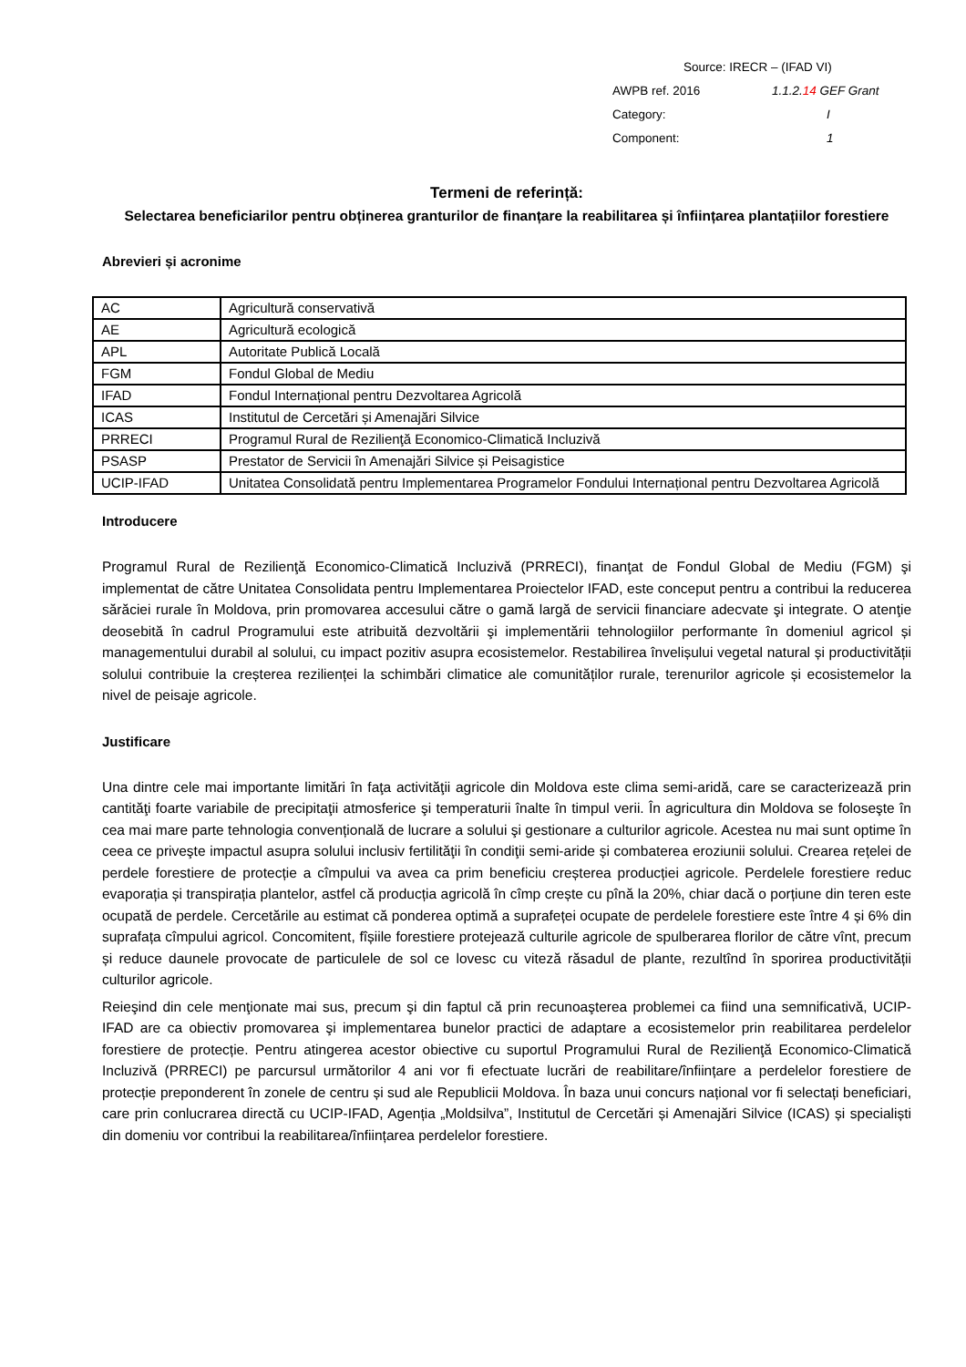Source: IRECR – (IFAD VI)
AWPB ref. 2016 1.1.2.14 GEF Grant
Category: I
Component: 1
Termeni de referință:
Selectarea beneficiarilor pentru obținerea granturilor de finanțare la reabilitarea și înființarea plantațiilor forestiere
Abrevieri și acronime
| AC | Agricultură conservativă |
| AE | Agricultură ecologică |
| APL | Autoritate Publică Locală |
| FGM | Fondul Global de Mediu |
| IFAD | Fondul Internațional pentru Dezvoltarea Agricolă |
| ICAS | Institutul de Cercetări și Amenajări Silvice |
| PRRECI | Programul Rural de Rezilienţă Economico-Climatică Incluzivă |
| PSASP | Prestator de Servicii în Amenajări Silvice și Peisagistice |
| UCIP-IFAD | Unitatea Consolidată pentru Implementarea Programelor Fondului Internațional pentru Dezvoltarea Agricolă |
Introducere
Programul Rural de Rezilienţă Economico-Climatică Incluzivă (PRRECI), finanţat de Fondul Global de Mediu (FGM) şi implementat de către Unitatea Consolidata pentru Implementarea Proiectelor IFAD, este conceput pentru a contribui la reducerea sărăciei rurale în Moldova, prin promovarea accesului către o gamă largă de servicii financiare adecvate şi integrate. O atenţie deosebită în cadrul Programului este atribuită dezvoltării şi implementării tehnologiilor performante în domeniul agricol și managementului durabil al solului, cu impact pozitiv asupra ecosistemelor. Restabilirea învelișului vegetal natural și productivității solului contribuie la creșterea rezilienței la schimbări climatice ale comunităților rurale, terenurilor agricole și ecosistemelor la nivel de peisaje agricole.
Justificare
Una dintre cele mai importante limitări în faţa activităţii agricole din Moldova este clima semi-aridă, care se caracterizează prin cantităţi foarte variabile de precipitaţii atmosferice şi temperaturii înalte în timpul verii. În agricultura din Moldova se foloseşte în cea mai mare parte tehnologia convențională de lucrare a solului şi gestionare a culturilor agricole. Acestea nu mai sunt optime în ceea ce priveşte impactul asupra solului inclusiv fertilităţii în condiţii semi-aride și combaterea eroziunii solului. Crearea rețelei de perdele forestiere de protecție a cîmpului va avea ca prim beneficiu creșterea producției agricole. Perdelele forestiere reduc evaporația și transpirația plantelor, astfel că producția agricolă în cîmp crește cu pînă la 20%, chiar dacă o porțiune din teren este ocupată de perdele. Cercetările au estimat că ponderea optimă a suprafeței ocupate de perdelele forestiere este între 4 și 6% din suprafața cîmpului agricol. Concomitent, fîșiile forestiere protejează culturile agricole de spulberarea florilor de către vînt, precum și reduce daunele provocate de particulele de sol ce lovesc cu viteză răsadul de plante, rezultînd în sporirea productivității culturilor agricole.
Reieşind din cele menţionate mai sus, precum şi din faptul că prin recunoaşterea problemei ca fiind una semnificativă, UCIP-IFAD are ca obiectiv promovarea şi implementarea bunelor practici de adaptare a ecosistemelor prin reabilitarea perdelelor forestiere de protecție. Pentru atingerea acestor obiective cu suportul Programului Rural de Rezilienţă Economico-Climatică Incluzivă (PRRECI) pe parcursul următorilor 4 ani vor fi efectuate lucrări de reabilitare/înființare a perdelelor forestiere de protecție preponderent în zonele de centru și sud ale Republicii Moldova. În baza unui concurs național vor fi selectați beneficiari, care prin conlucrarea directă cu UCIP-IFAD, Agenția „Moldsilva”, Institutul de Cercetări și Amenajări Silvice (ICAS) și specialiști din domeniu vor contribui la reabilitarea/înființarea perdelelor forestiere.